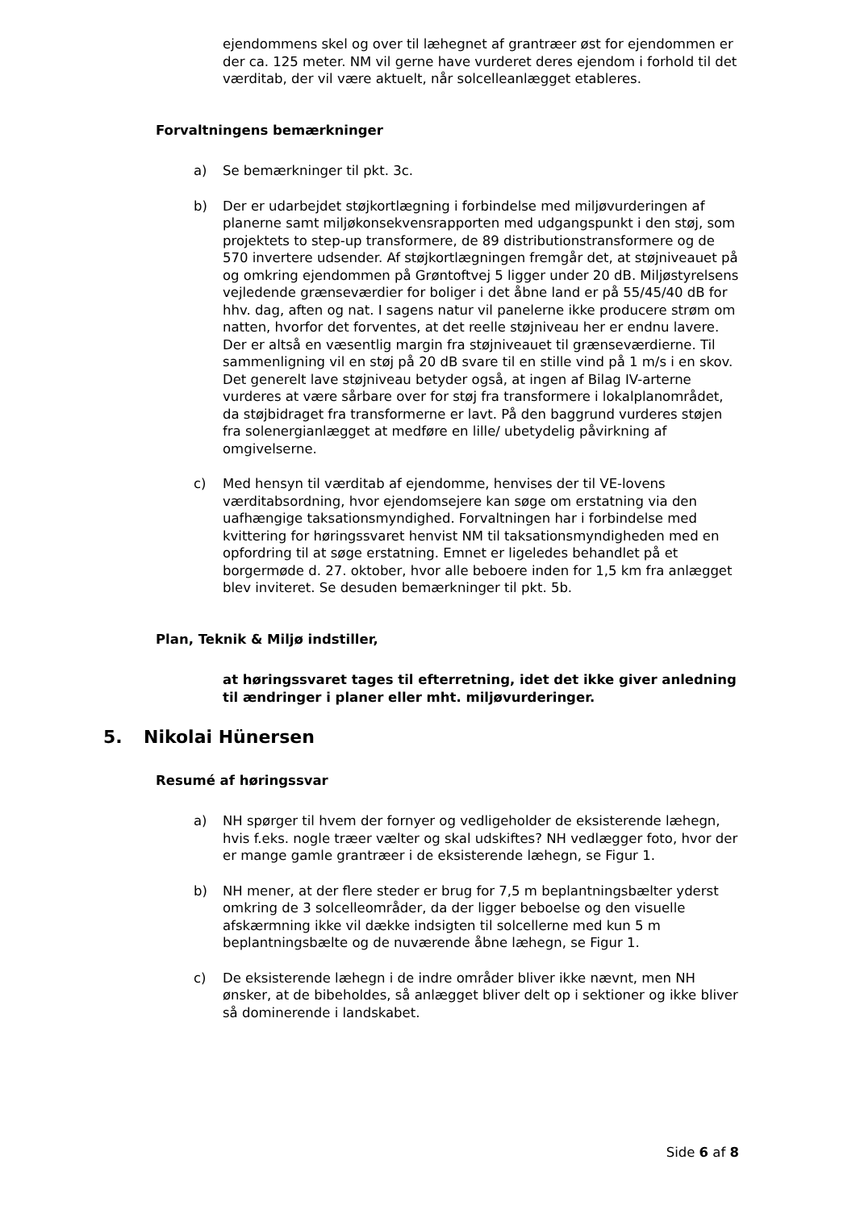ejendommens skel og over til læhegnet af grantræer øst for ejendommen er der ca. 125 meter. NM vil gerne have vurderet deres ejendom i forhold til det værditab, der vil være aktuelt, når solcelleanlægget etableres.
Forvaltningens bemærkninger
a) Se bemærkninger til pkt. 3c.
b) Der er udarbejdet støjkortlægning i forbindelse med miljøvurderingen af planerne samt miljøkonsekvensrapporten med udgangspunkt i den støj, som projektets to step-up transformere, de 89 distributionstransformere og de 570 invertere udsender. Af støjkortlægningen fremgår det, at støjniveauet på og omkring ejendommen på Grøntoftvej 5 ligger under 20 dB. Miljøstyrelsens vejledende grænseværdier for boliger i det åbne land er på 55/45/40 dB for hhv. dag, aften og nat. I sagens natur vil panelerne ikke producere strøm om natten, hvorfor det forventes, at det reelle støjniveau her er endnu lavere. Der er altså en væsentlig margin fra støjniveauet til grænseværdierne. Til sammenligning vil en støj på 20 dB svare til en stille vind på 1 m/s i en skov. Det generelt lave støjniveau betyder også, at ingen af Bilag IV-arterne vurderes at være sårbare over for støj fra transformere i lokalplanområdet, da støjbidraget fra transformerne er lavt. På den baggrund vurderes støjen fra solenergianlægget at medføre en lille/ ubetydelig påvirkning af omgivelserne.
c) Med hensyn til værditab af ejendomme, henvises der til VE-lovens værditabsordning, hvor ejendomsejere kan søge om erstatning via den uafhængige taksationsmyndighed. Forvaltningen har i forbindelse med kvittering for høringssvaret henvist NM til taksationsmyndigheden med en opfordring til at søge erstatning. Emnet er ligeledes behandlet på et borgermøde d. 27. oktober, hvor alle beboere inden for 1,5 km fra anlægget blev inviteret. Se desuden bemærkninger til pkt. 5b.
Plan, Teknik & Miljø indstiller,
at høringssvaret tages til efterretning, idet det ikke giver anledning til ændringer i planer eller mht. miljøvurderinger.
5. Nikolai Hünersen
Resumé af høringssvar
a) NH spørger til hvem der fornyer og vedligeholder de eksisterende læhegn, hvis f.eks. nogle træer vælter og skal udskiftes? NH vedlægger foto, hvor der er mange gamle grantræer i de eksisterende læhegn, se Figur 1.
b) NH mener, at der flere steder er brug for 7,5 m beplantningsbælter yderst omkring de 3 solcelleområder, da der ligger beboelse og den visuelle afskærmning ikke vil dække indsigten til solcellerne med kun 5 m beplantningsbælte og de nuværende åbne læhegn, se Figur 1.
c) De eksisterende læhegn i de indre områder bliver ikke nævnt, men NH ønsker, at de bibeholdes, så anlægget bliver delt op i sektioner og ikke bliver så dominerende i landskabet.
Side 6 af 8